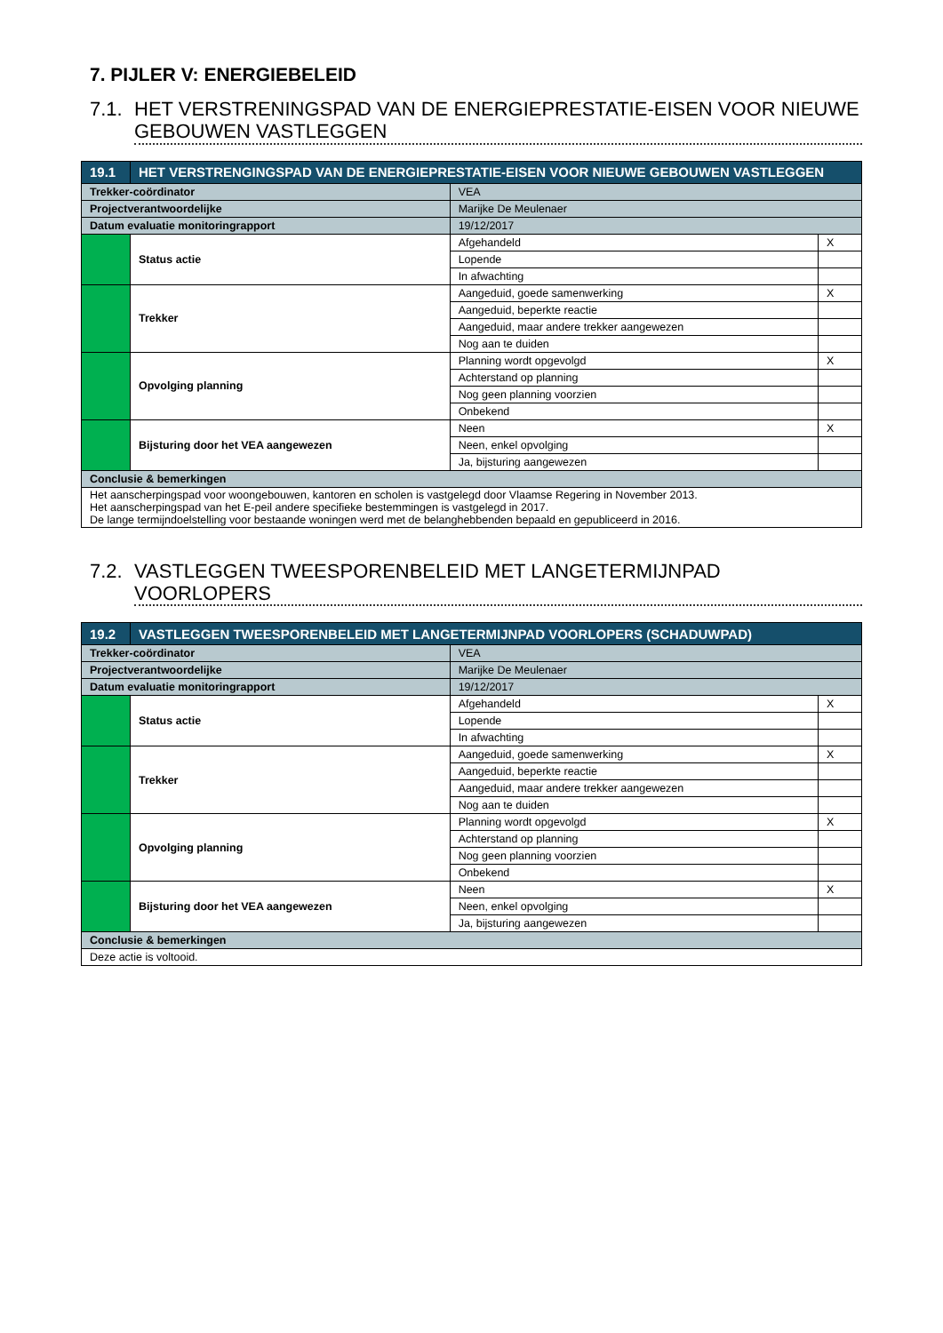7. PIJLER V: ENERGIEBELEID
7.1. HET VERSTRENINGSPAD VAN DE ENERGIEPRESTATIE-EISEN VOOR NIEUWE GEBOUWEN VASTLEGGEN
| 19.1 | HET VERSTRENGINGSPAD VAN DE ENERGIEPRESTATIE-EISEN VOOR NIEUWE GEBOUWEN VASTLEGGEN | | | |
| --- | --- | --- | --- | --- |
| Trekker-coördinator | | VEA | | |
| Projectverantwoordelijke | | Marijke De Meulenaer | | |
| Datum evaluatie monitoringrapport | | 19/12/2017 | | |
| | Status actie | | Afgehandeld | X |
| | | | Lopende | |
| | | | In afwachting | |
| | Trekker | | Aangeduid, goede samenwerking | X |
| | | | Aangeduid, beperkte reactie | |
| | | | Aangeduid, maar andere trekker aangewezen | |
| | | | Nog aan te duiden | |
| | Opvolging planning | | Planning wordt opgevolgd | X |
| | | | Achterstand op planning | |
| | | | Nog geen planning voorzien | |
| | | | Onbekend | |
| | Bijsturing door het VEA aangewezen | | Neen | X |
| | | | Neen, enkel opvolging | |
| | | | Ja, bijsturing aangewezen | |
| Conclusie & bemerkingen | | | | |
| Het aanscherpingspad voor woongebouwen, kantoren en scholen is vastgelegd door Vlaamse Regering in November 2013. Het aanscherpingspad van het E-peil andere specifieke bestemmingen is vastgelegd in 2017. De lange termijndoelstelling voor bestaande woningen werd met de belanghebbenden bepaald en gepubliceerd in 2016. | | | | |
7.2. VASTLEGGEN TWEESPORENBELEID MET LANGETERMIJNPAD VOORLOPERS
| 19.2 | VASTLEGGEN TWEESPORENBELEID MET LANGETERMIJNPAD VOORLOPERS (SCHADUWPAD) | | | |
| --- | --- | --- | --- | --- |
| Trekker-coördinator | | VEA | | |
| Projectverantwoordelijke | | Marijke De Meulenaer | | |
| Datum evaluatie monitoringrapport | | 19/12/2017 | | |
| | Status actie | | Afgehandeld | X |
| | | | Lopende | |
| | | | In afwachting | |
| | Trekker | | Aangeduid, goede samenwerking | X |
| | | | Aangeduid, beperkte reactie | |
| | | | Aangeduid, maar andere trekker aangewezen | |
| | | | Nog aan te duiden | |
| | Opvolging planning | | Planning wordt opgevolgd | X |
| | | | Achterstand op planning | |
| | | | Nog geen planning voorzien | |
| | | | Onbekend | |
| | Bijsturing door het VEA aangewezen | | Neen | X |
| | | | Neen, enkel opvolging | |
| | | | Ja, bijsturing aangewezen | |
| Conclusie & bemerkingen | | | | |
| Deze actie is voltooid. | | | | |